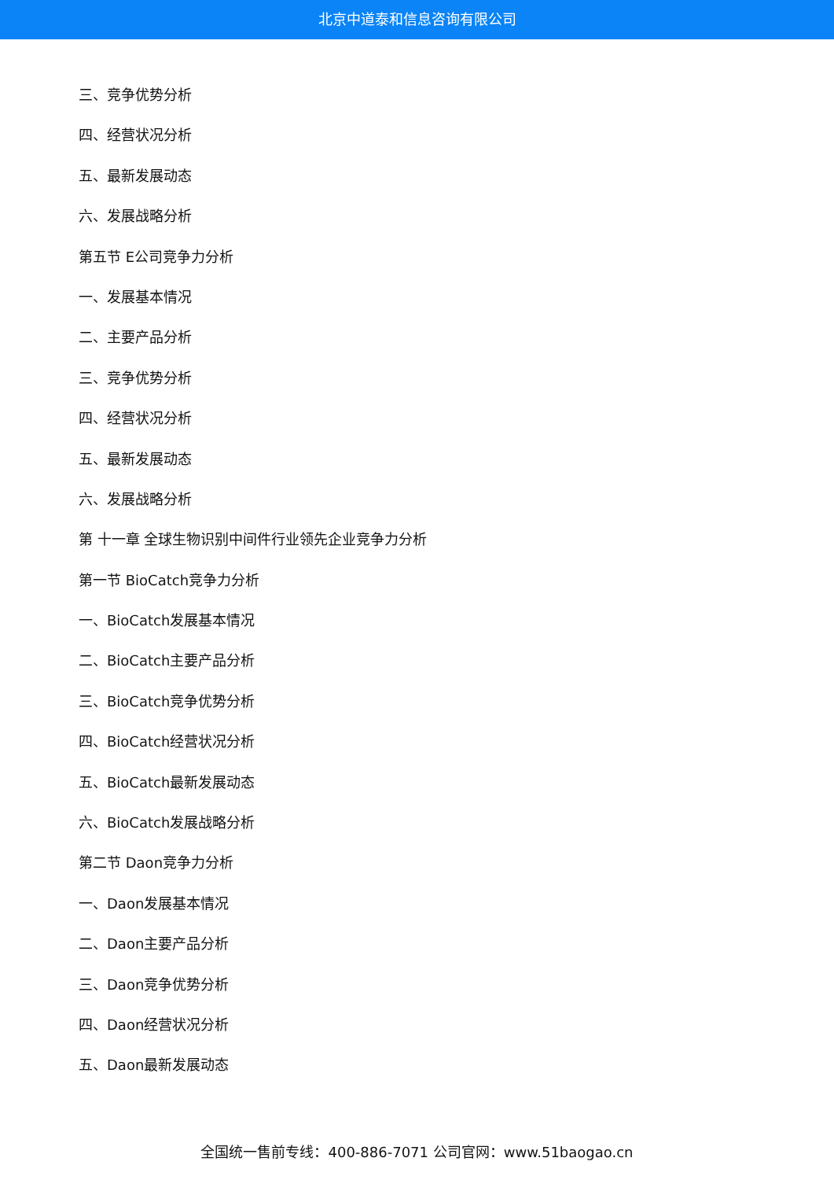北京中道泰和信息咨询有限公司
三、竞争优势分析
四、经营状况分析
五、最新发展动态
六、发展战略分析
第五节 E公司竞争力分析
一、发展基本情况
二、主要产品分析
三、竞争优势分析
四、经营状况分析
五、最新发展动态
六、发展战略分析
第 十一章 全球生物识别中间件行业领先企业竞争力分析
第一节 BioCatch竞争力分析
一、BioCatch发展基本情况
二、BioCatch主要产品分析
三、BioCatch竞争优势分析
四、BioCatch经营状况分析
五、BioCatch最新发展动态
六、BioCatch发展战略分析
第二节 Daon竞争力分析
一、Daon发展基本情况
二、Daon主要产品分析
三、Daon竞争优势分析
四、Daon经营状况分析
五、Daon最新发展动态
全国统一售前专线：400-886-7071 公司官网：www.51baogao.cn